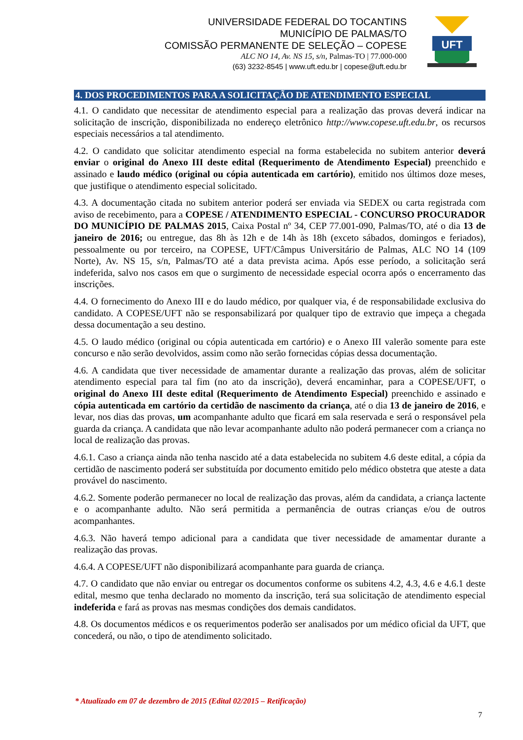UNIVERSIDADE FEDERAL DO TOCANTINS
MUNICÍPIO DE PALMAS/TO
COMISSÃO PERMANENTE DE SELEÇÃO – COPESE
ALC NO 14, Av. NS 15, s/n, Palmas-TO | 77.000-000
(63) 3232-8545 | www.uft.edu.br | copese@uft.edu.br
UFT
4. DOS PROCEDIMENTOS PARA A SOLICITAÇÃO DE ATENDIMENTO ESPECIAL
4.1. O candidato que necessitar de atendimento especial para a realização das provas deverá indicar na solicitação de inscrição, disponibilizada no endereço eletrônico http://www.copese.uft.edu.br, os recursos especiais necessários a tal atendimento.
4.2. O candidato que solicitar atendimento especial na forma estabelecida no subitem anterior deverá enviar o original do Anexo III deste edital (Requerimento de Atendimento Especial) preenchido e assinado e laudo médico (original ou cópia autenticada em cartório), emitido nos últimos doze meses, que justifique o atendimento especial solicitado.
4.3. A documentação citada no subitem anterior poderá ser enviada via SEDEX ou carta registrada com aviso de recebimento, para a COPESE / ATENDIMENTO ESPECIAL - CONCURSO PROCURADOR DO MUNICÍPIO DE PALMAS 2015, Caixa Postal nº 34, CEP 77.001-090, Palmas/TO, até o dia 13 de janeiro de 2016; ou entregue, das 8h às 12h e de 14h às 18h (exceto sábados, domingos e feriados), pessoalmente ou por terceiro, na COPESE, UFT/Câmpus Universitário de Palmas, ALC NO 14 (109 Norte), Av. NS 15, s/n, Palmas/TO até a data prevista acima. Após esse período, a solicitação será indeferida, salvo nos casos em que o surgimento de necessidade especial ocorra após o encerramento das inscrições.
4.4. O fornecimento do Anexo III e do laudo médico, por qualquer via, é de responsabilidade exclusiva do candidato. A COPESE/UFT não se responsabilizará por qualquer tipo de extravio que impeça a chegada dessa documentação a seu destino.
4.5. O laudo médico (original ou cópia autenticada em cartório) e o Anexo III valerão somente para este concurso e não serão devolvidos, assim como não serão fornecidas cópias dessa documentação.
4.6. A candidata que tiver necessidade de amamentar durante a realização das provas, além de solicitar atendimento especial para tal fim (no ato da inscrição), deverá encaminhar, para a COPESE/UFT, o original do Anexo III deste edital (Requerimento de Atendimento Especial) preenchido e assinado e cópia autenticada em cartório da certidão de nascimento da criança, até o dia 13 de janeiro de 2016, e levar, nos dias das provas, um acompanhante adulto que ficará em sala reservada e será o responsável pela guarda da criança. A candidata que não levar acompanhante adulto não poderá permanecer com a criança no local de realização das provas.
4.6.1. Caso a criança ainda não tenha nascido até a data estabelecida no subitem 4.6 deste edital, a cópia da certidão de nascimento poderá ser substituída por documento emitido pelo médico obstetra que ateste a data provável do nascimento.
4.6.2. Somente poderão permanecer no local de realização das provas, além da candidata, a criança lactente e o acompanhante adulto. Não será permitida a permanência de outras crianças e/ou de outros acompanhantes.
4.6.3. Não haverá tempo adicional para a candidata que tiver necessidade de amamentar durante a realização das provas.
4.6.4. A COPESE/UFT não disponibilizará acompanhante para guarda de criança.
4.7. O candidato que não enviar ou entregar os documentos conforme os subitens 4.2, 4.3, 4.6 e 4.6.1 deste edital, mesmo que tenha declarado no momento da inscrição, terá sua solicitação de atendimento especial indeferida e fará as provas nas mesmas condições dos demais candidatos.
4.8. Os documentos médicos e os requerimentos poderão ser analisados por um médico oficial da UFT, que concederá, ou não, o tipo de atendimento solicitado.
* Atualizado em 07 de dezembro de 2015 (Edital 02/2015 – Retificação)
7